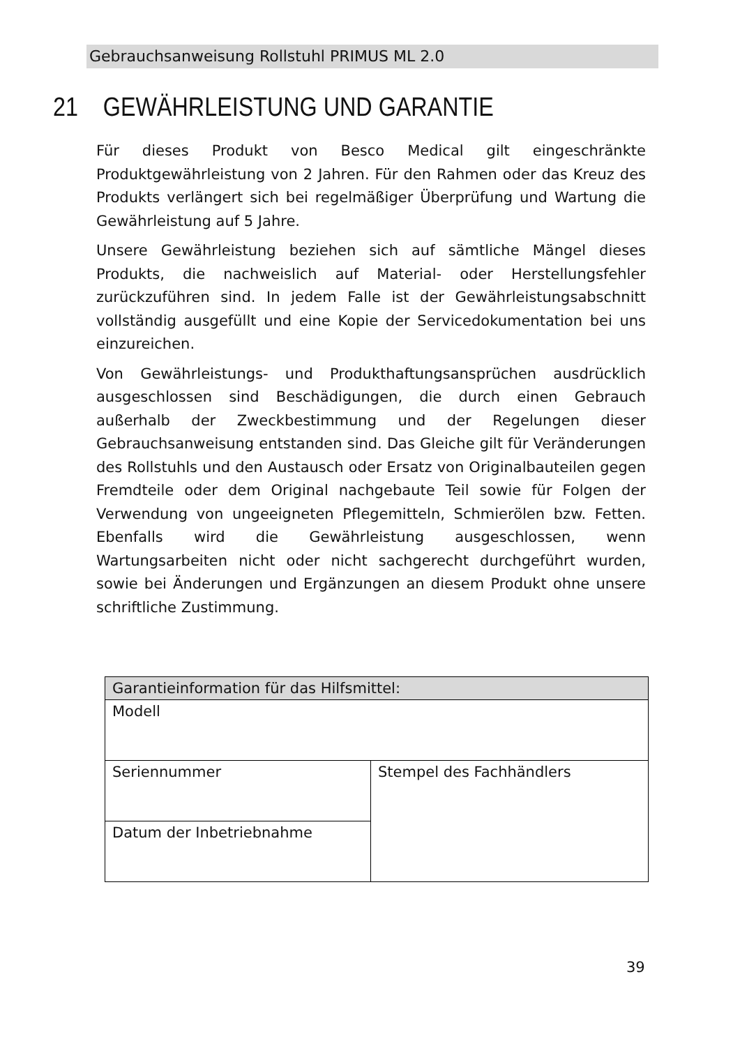Gebrauchsanweisung Rollstuhl PRIMUS ML 2.0
21 GEWÄHRLEISTUNG UND GARANTIE
Für dieses Produkt von Besco Medical gilt eingeschränkte Produktgewährleistung von 2 Jahren. Für den Rahmen oder das Kreuz des Produkts verlängert sich bei regelmäßiger Überprüfung und Wartung die Gewährleistung auf 5 Jahre.
Unsere Gewährleistung beziehen sich auf sämtliche Mängel dieses Produkts, die nachweislich auf Material- oder Herstellungsfehler zurückzuführen sind. In jedem Falle ist der Gewährleistungsabschnitt vollständig ausgefüllt und eine Kopie der Servicedokumentation bei uns einzureichen.
Von Gewährleistungs- und Produkthaftungsansprüchen ausdrücklich ausgeschlossen sind Beschädigungen, die durch einen Gebrauch außerhalb der Zweckbestimmung und der Regelungen dieser Gebrauchsanweisung entstanden sind. Das Gleiche gilt für Veränderungen des Rollstuhls und den Austausch oder Ersatz von Originalbauteilen gegen Fremdteile oder dem Original nachgebaute Teil sowie für Folgen der Verwendung von ungeeigneten Pflegemitteln, Schmierölen bzw. Fetten. Ebenfalls wird die Gewährleistung ausgeschlossen, wenn Wartungsarbeiten nicht oder nicht sachgerecht durchgeführt wurden, sowie bei Änderungen und Ergänzungen an diesem Produkt ohne unsere schriftliche Zustimmung.
| Garantieinformation für das Hilfsmittel: | |
| --- | --- |
| Modell | |
| Seriennummer | Stempel des Fachhändlers |
| Datum der Inbetriebnahme | |
39